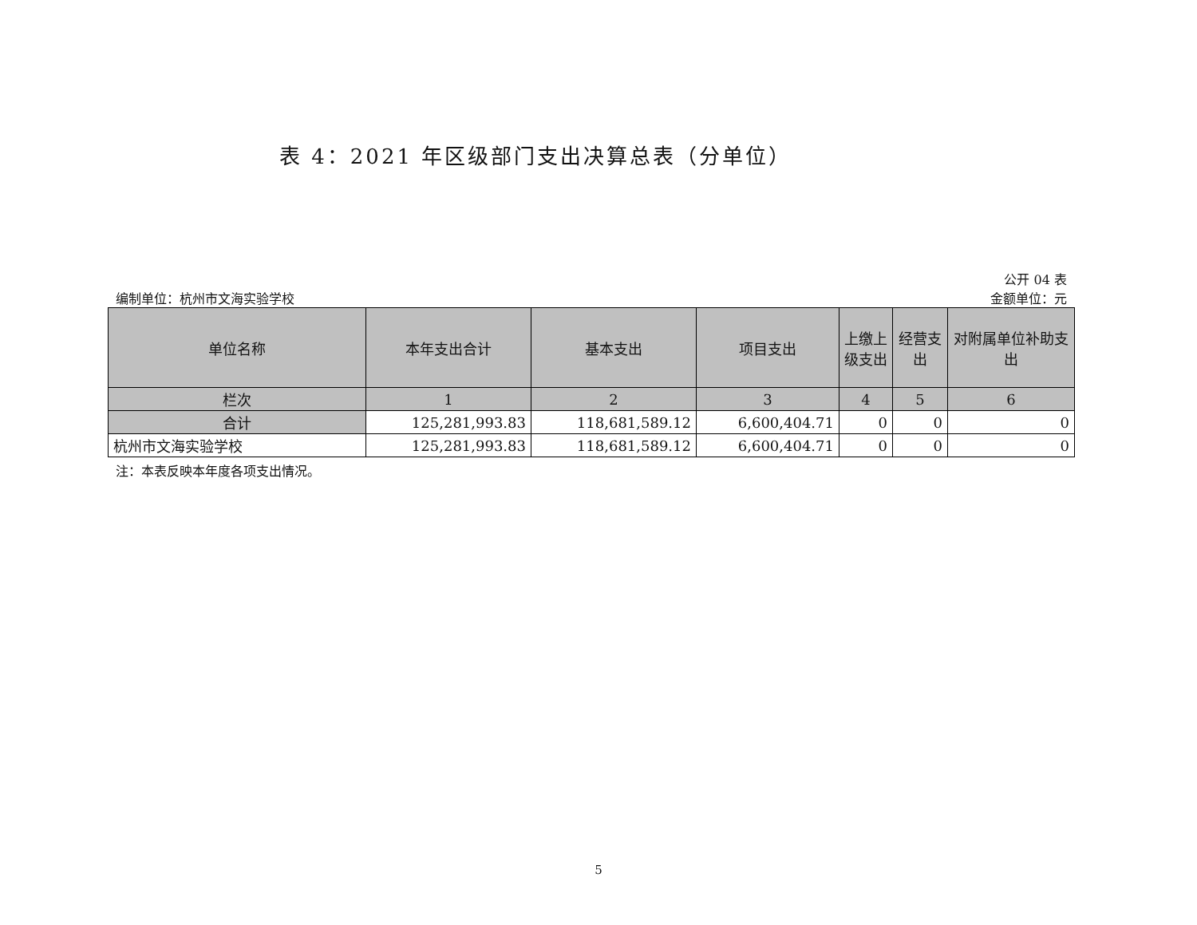表 4：2021 年区级部门支出决算总表（分单位）
公开 04 表
编制单位：杭州市文海实验学校 金额单位：元
| 单位名称 | 本年支出合计 | 基本支出 | 项目支出 | 上缴上级支出 | 经营支出 | 对附属单位补助支出 |
| --- | --- | --- | --- | --- | --- | --- |
| 栏次 | 1 | 2 | 3 | 4 | 5 | 6 |
| 合计 | 125,281,993.83 | 118,681,589.12 | 6,600,404.71 | 0 | 0 | 0 |
| 杭州市文海实验学校 | 125,281,993.83 | 118,681,589.12 | 6,600,404.71 | 0 | 0 | 0 |
注：本表反映本年度各项支出情况。
5